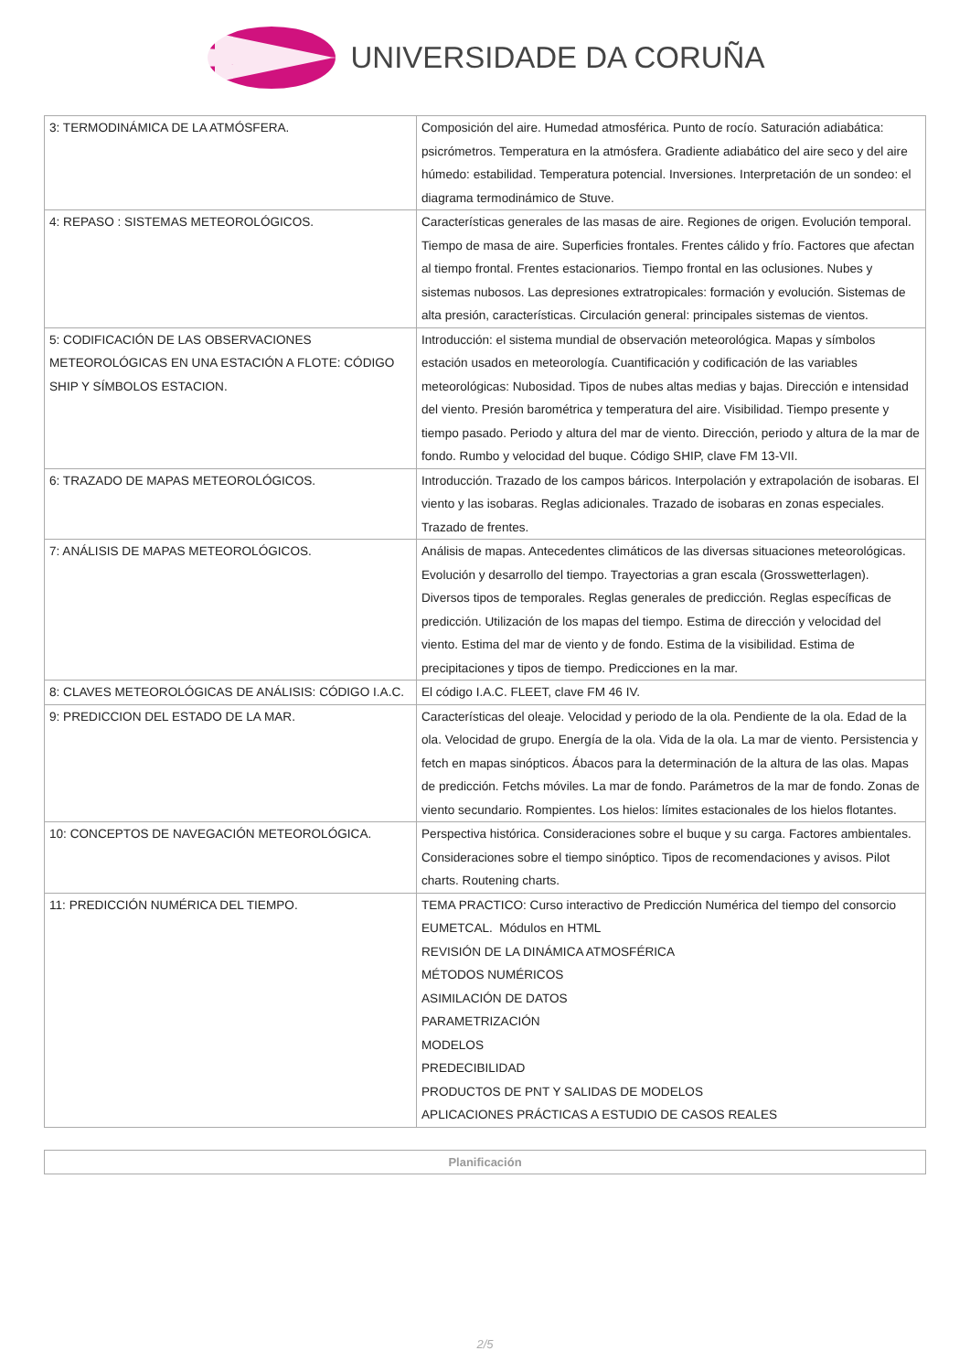UNIVERSIDADE DA CORUÑA
| 3: TERMODINÁMICA DE LA ATMÓSFERA. | Composición del aire. Humedad atmosférica. Punto de rocío. Saturación adiabática: psicrómetros. Temperatura en la atmósfera. Gradiente adiabático del aire seco y del aire húmedo: estabilidad. Temperatura potencial. Inversiones. Interpretación de un sondeo: el diagrama termodinámico de Stuve. |
| 4: REPASO : SISTEMAS METEOROLÓGICOS. | Características generales de las masas de aire. Regiones de origen. Evolución temporal. Tiempo de masa de aire. Superficies frontales. Frentes cálido y frío. Factores que afectan al tiempo frontal. Frentes estacionarios. Tiempo frontal en las oclusiones. Nubes y sistemas nubosos. Las depresiones extratropicales: formación y evolución. Sistemas de alta presión, características. Circulación general: principales sistemas de vientos. |
| 5: CODIFICACIÓN DE LAS OBSERVACIONES METEOROLÓGICAS EN UNA ESTACIÓN A FLOTE: CÓDIGO SHIP Y SÍMBOLOS ESTACION. | Introducción: el sistema mundial de observación meteorológica. Mapas y símbolos estación usados en meteorología. Cuantificación y codificación de las variables meteorológicas: Nubosidad. Tipos de nubes altas medias y bajas. Dirección e intensidad del viento. Presión barométrica y temperatura del aire. Visibilidad. Tiempo presente y tiempo pasado. Periodo y altura del mar de viento. Dirección, periodo y altura de la mar de fondo. Rumbo y velocidad del buque. Código SHIP, clave FM 13-VII. |
| 6: TRAZADO DE MAPAS METEOROLÓGICOS. | Introducción. Trazado de los campos báricos. Interpolación y extrapolación de isobaras. El viento y las isobaras. Reglas adicionales. Trazado de isobaras en zonas especiales. Trazado de frentes. |
| 7: ANÁLISIS DE MAPAS METEOROLÓGICOS. | Análisis de mapas. Antecedentes climáticos de las diversas situaciones meteorológicas. Evolución y desarrollo del tiempo. Trayectorias a gran escala (Grosswetterlagen). Diversos tipos de temporales. Reglas generales de predicción. Reglas específicas de predicción. Utilización de los mapas del tiempo. Estima de dirección y velocidad del viento. Estima del mar de viento y de fondo. Estima de la visibilidad. Estima de precipitaciones y tipos de tiempo. Predicciones en la mar. |
| 8: CLAVES METEOROLÓGICAS DE ANÁLISIS: CÓDIGO I.A.C. | El código I.A.C. FLEET, clave FM 46 IV. |
| 9: PREDICCION DEL ESTADO DE LA MAR. | Características del oleaje. Velocidad y periodo de la ola. Pendiente de la ola. Edad de la ola. Velocidad de grupo. Energía de la ola. Vida de la ola. La mar de viento. Persistencia y fetch en mapas sinópticos. Ábacos para la determinación de la altura de las olas. Mapas de predicción. Fetchs móviles. La mar de fondo. Parámetros de la mar de fondo. Zonas de viento secundario. Rompientes. Los hielos: límites estacionales de los hielos flotantes. |
| 10: CONCEPTOS DE NAVEGACIÓN METEOROLÓGICA. | Perspectiva histórica. Consideraciones sobre el buque y su carga. Factores ambientales. Consideraciones sobre el tiempo sinóptico. Tipos de recomendaciones y avisos. Pilot charts. Routening charts. |
| 11: PREDICCIÓN NUMÉRICA DEL TIEMPO. | TEMA PRACTICO: Curso interactivo de Predicción Numérica del tiempo del consorcio EUMETCAL. Módulos en HTML REVISIÓN DE LA DINÁMICA ATMOSFÉRICA MÉTODOS NUMÉRICOS ASIMILACIÓN DE DATOS PARAMETRIZACIÓN MODELOS PREDECIBILIDAD PRODUCTOS DE PNT Y SALIDAS DE MODELOS APLICACIONES PRÁCTICAS A ESTUDIO DE CASOS REALES |
Planificación
2/5